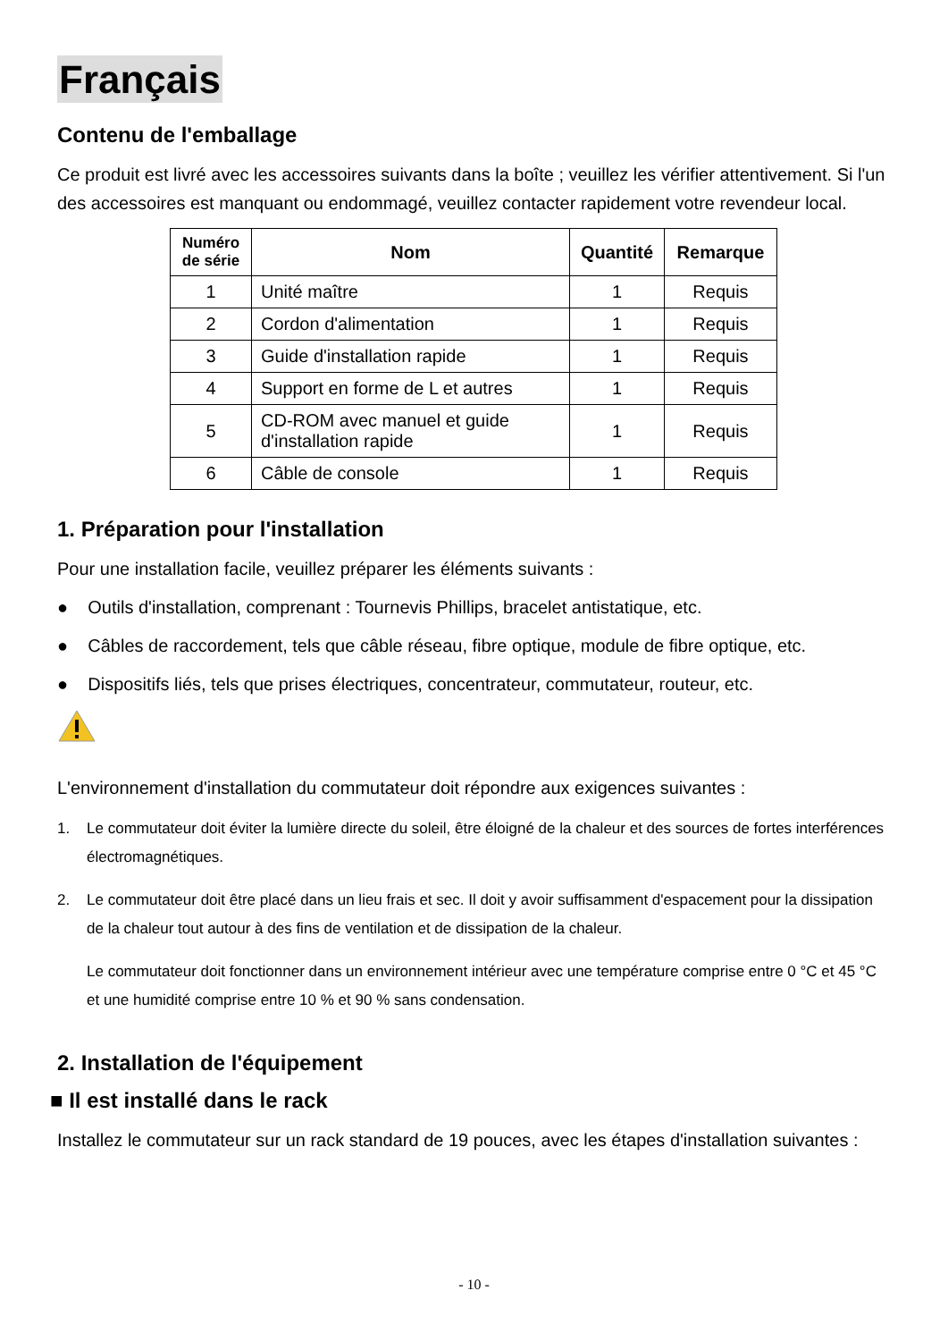Français
Contenu de l'emballage
Ce produit est livré avec les accessoires suivants dans la boîte ; veuillez les vérifier attentivement. Si l'un des accessoires est manquant ou endommagé, veuillez contacter rapidement votre revendeur local.
| Numéro de série | Nom | Quantité | Remarque |
| --- | --- | --- | --- |
| 1 | Unité maître | 1 | Requis |
| 2 | Cordon d'alimentation | 1 | Requis |
| 3 | Guide d'installation rapide | 1 | Requis |
| 4 | Support en forme de L et autres | 1 | Requis |
| 5 | CD-ROM avec manuel et guide d'installation rapide | 1 | Requis |
| 6 | Câble de console | 1 | Requis |
1. Préparation pour l'installation
Pour une installation facile, veuillez préparer les éléments suivants :
● Outils d'installation, comprenant : Tournevis Phillips, bracelet antistatique, etc.
● Câbles de raccordement, tels que câble réseau, fibre optique, module de fibre optique, etc.
● Dispositifs liés, tels que prises électriques, concentrateur, commutateur, routeur, etc.
L'environnement d'installation du commutateur doit répondre aux exigences suivantes :
1. Le commutateur doit éviter la lumière directe du soleil, être éloigné de la chaleur et des sources de fortes interférences électromagnétiques.
2. Le commutateur doit être placé dans un lieu frais et sec. Il doit y avoir suffisamment d'espacement pour la dissipation de la chaleur tout autour à des fins de ventilation et de dissipation de la chaleur.
Le commutateur doit fonctionner dans un environnement intérieur avec une température comprise entre 0 °C et 45 °C et une humidité comprise entre 10 % et 90 % sans condensation.
2. Installation de l'équipement
■ Il est installé dans le rack
Installez le commutateur sur un rack standard de 19 pouces, avec les étapes d'installation suivantes :
- 10 -